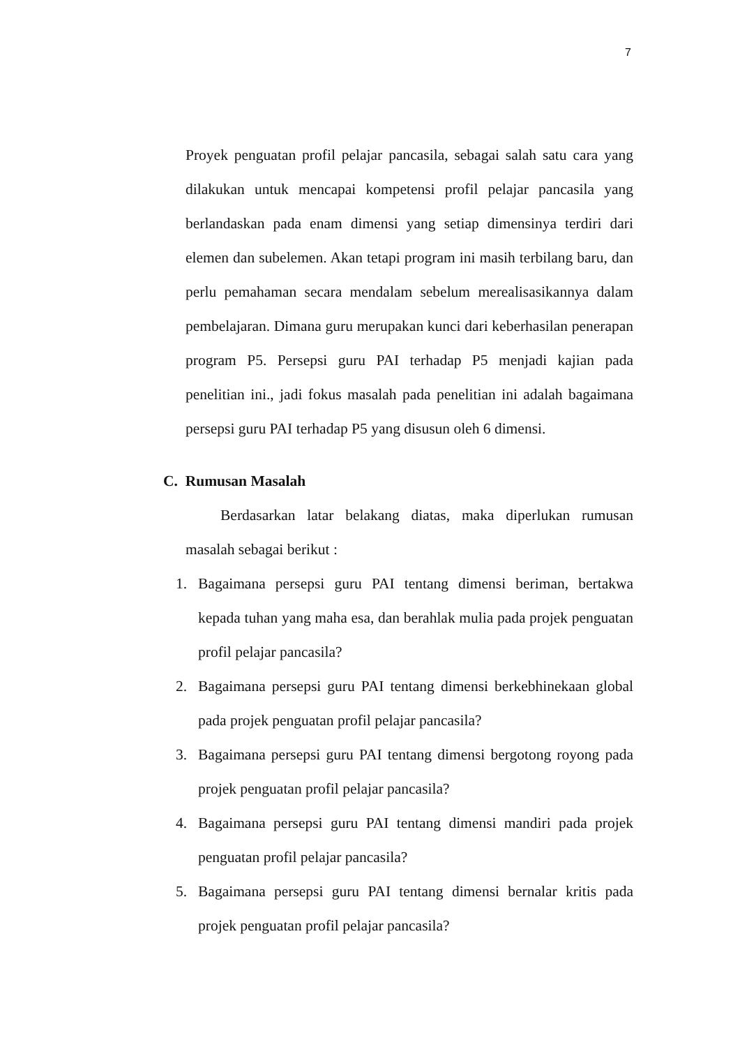7
Proyek penguatan profil pelajar pancasila, sebagai salah satu cara yang dilakukan untuk mencapai kompetensi profil pelajar pancasila yang berlandaskan pada enam dimensi yang setiap dimensinya terdiri dari elemen dan subelemen. Akan tetapi program ini masih terbilang baru, dan perlu pemahaman secara mendalam sebelum merealisasikannya dalam pembelajaran. Dimana guru merupakan kunci dari keberhasilan penerapan program P5. Persepsi guru PAI terhadap P5 menjadi kajian pada penelitian ini., jadi fokus masalah pada penelitian ini adalah bagaimana persepsi guru PAI terhadap P5 yang disusun oleh 6 dimensi.
C. Rumusan Masalah
Berdasarkan latar belakang diatas, maka diperlukan rumusan masalah sebagai berikut :
1. Bagaimana persepsi guru PAI tentang dimensi beriman, bertakwa kepada tuhan yang maha esa, dan berahlak mulia pada projek penguatan profil pelajar pancasila?
2. Bagaimana persepsi guru PAI tentang dimensi berkebhinekaan global pada projek penguatan profil pelajar pancasila?
3. Bagaimana persepsi guru PAI tentang dimensi bergotong royong pada projek penguatan profil pelajar pancasila?
4. Bagaimana persepsi guru PAI tentang dimensi mandiri pada projek penguatan profil pelajar pancasila?
5. Bagaimana persepsi guru PAI tentang dimensi bernalar kritis pada projek penguatan profil pelajar pancasila?